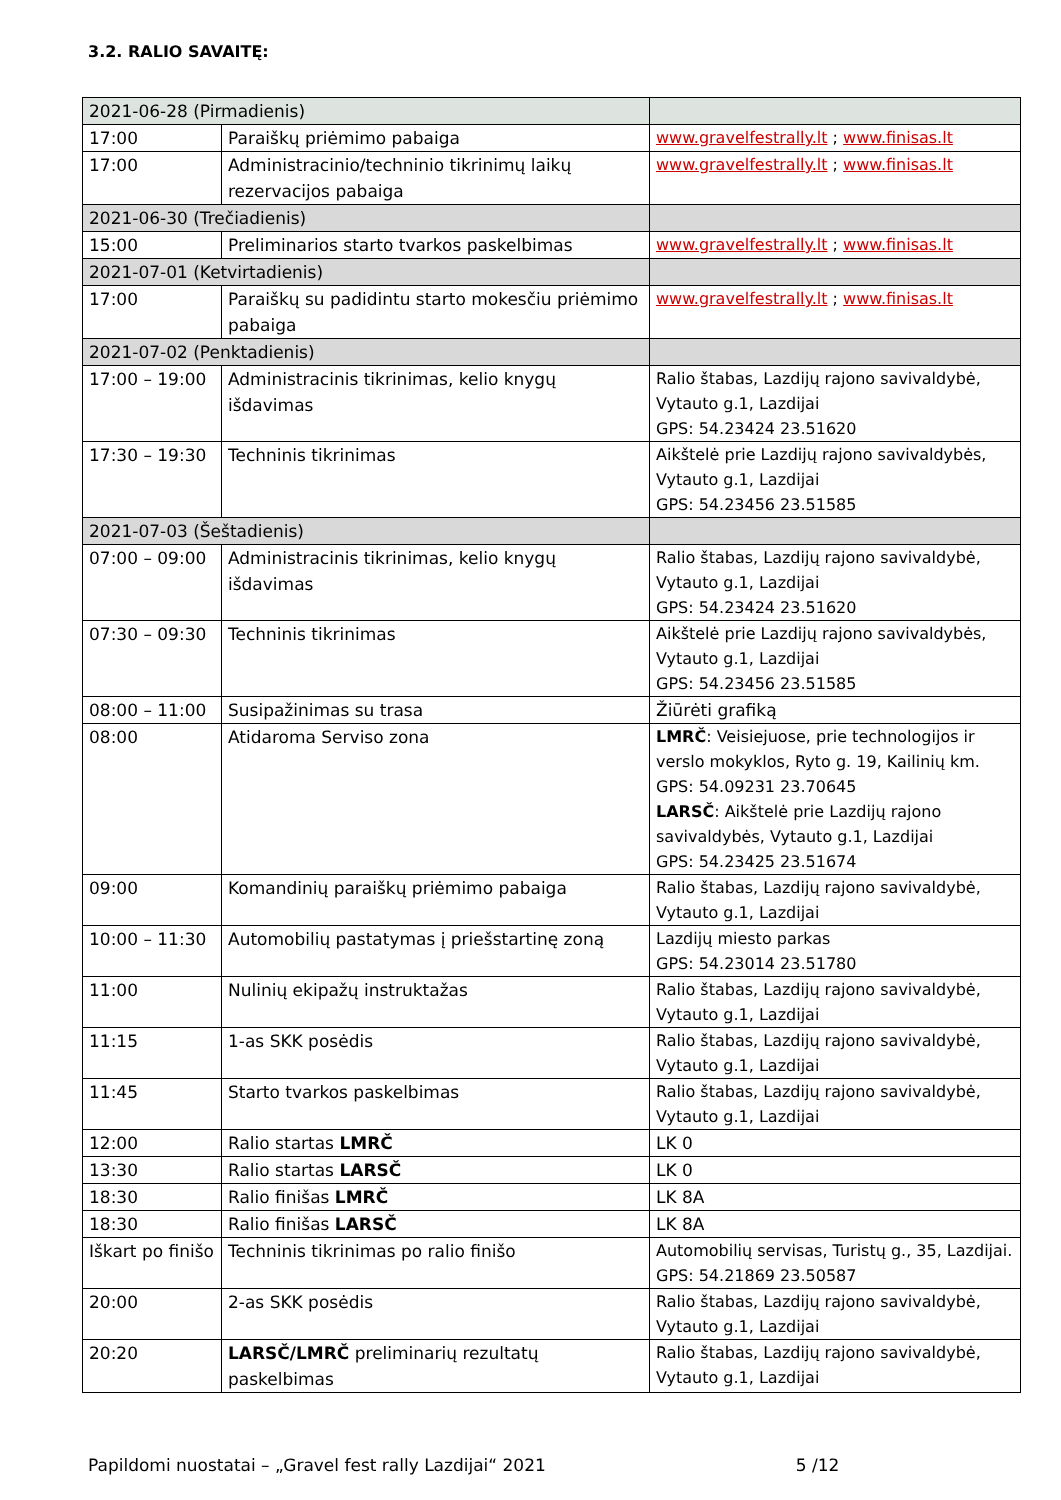3.2. RALIO SAVAITĘ:
| 2021-06-28 (Pirmadienis) | | |
| 17:00 | Paraiškų priėmimo pabaiga | www.gravelfestrally.lt ; www.finisas.lt |
| 17:00 | Administracinio/techninio tikrinimų laikų rezervacijos pabaiga | www.gravelfestrally.lt ; www.finisas.lt |
| 2021-06-30 (Trečiadienis) | | |
| 15:00 | Preliminarios starto tvarkos paskelbimas | www.gravelfestrally.lt ; www.finisas.lt |
| 2021-07-01 (Ketvirtadienis) | | |
| 17:00 | Paraiškų su padidintu starto mokesčiu priėmimo pabaiga | www.gravelfestrally.lt ; www.finisas.lt |
| 2021-07-02 (Penktadienis) | | |
| 17:00 – 19:00 | Administracinis tikrinimas, kelio knygų išdavimas | Ralio štabas, Lazdijų rajono savivaldybė, Vytauto g.1, Lazdijai GPS: 54.23424 23.51620 |
| 17:30 – 19:30 | Techninis tikrinimas | Aikštelė prie Lazdijų rajono savivaldybės, Vytauto g.1, Lazdijai GPS: 54.23456 23.51585 |
| 2021-07-03 (Šeštadienis) | | |
| 07:00 – 09:00 | Administracinis tikrinimas, kelio knygų išdavimas | Ralio štabas, Lazdijų rajono savivaldybė, Vytauto g.1, Lazdijai GPS: 54.23424 23.51620 |
| 07:30 – 09:30 | Techninis tikrinimas | Aikštelė prie Lazdijų rajono savivaldybės, Vytauto g.1, Lazdijai GPS: 54.23456 23.51585 |
| 08:00 – 11:00 | Susipažinimas su trasa | Žiūrėti grafiką |
| 08:00 | Atidaroma Serviso zona | LMRČ : Veisiejuose, prie technologijos ir verslo mokyklos, Ryto g. 19, Kailinių km. GPS: 54.09231 23.70645 LARSČ : Aikštelė prie Lazdijų rajono savivaldybės, Vytauto g.1, Lazdijai GPS: 54.23425 23.51674 |
| 09:00 | Komandinių paraiškų priėmimo pabaiga | Ralio štabas, Lazdijų rajono savivaldybė, Vytauto g.1, Lazdijai |
| 10:00 – 11:30 | Automobilių pastatymas į priešstartinę zoną | Lazdijų miesto parkas GPS: 54.23014 23.51780 |
| 11:00 | Nulinių ekipažų instruktažas | Ralio štabas, Lazdijų rajono savivaldybė, Vytauto g.1, Lazdijai |
| 11:15 | 1-as SKK posėdis | Ralio štabas, Lazdijų rajono savivaldybė, Vytauto g.1, Lazdijai |
| 11:45 | Starto tvarkos paskelbimas | Ralio štabas, Lazdijų rajono savivaldybė, Vytauto g.1, Lazdijai |
| 12:00 | Ralio startas LMRČ | LK 0 |
| 13:30 | Ralio startas LARSČ | LK 0 |
| 18:30 | Ralio finišas LMRČ | LK 8A |
| 18:30 | Ralio finišas LARSČ | LK 8A |
| Iškart po finišo | Techninis tikrinimas po ralio finišo | Automobilių servisas, Turistų g., 35, Lazdijai. GPS: 54.21869 23.50587 |
| 20:00 | 2-as SKK posėdis | Ralio štabas, Lazdijų rajono savivaldybė, Vytauto g.1, Lazdijai |
| 20:20 | LARSČ/LMRČ preliminarių rezultatų paskelbimas | Ralio štabas, Lazdijų rajono savivaldybė, Vytauto g.1, Lazdijai |
Papildomi nuostatai – „Gravel fest rally Lazdijai“ 2021 5 /12